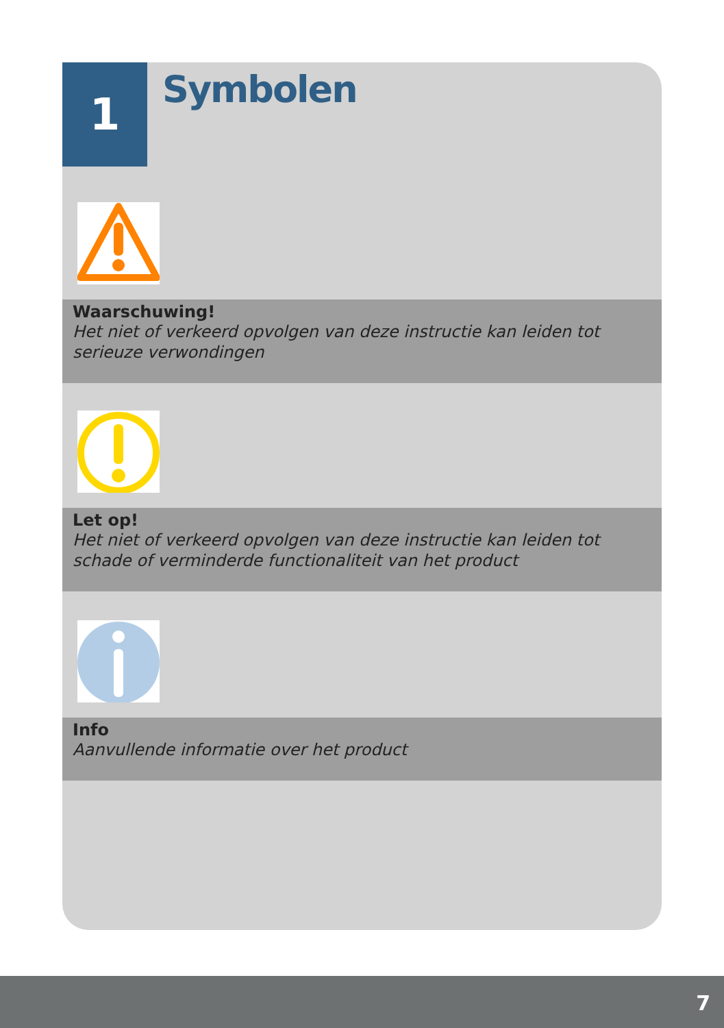1
Symbolen
Waarschuwing!
Het niet of verkeerd opvolgen van deze instructie kan leiden tot serieuze verwondingen
Let op!
Het niet of verkeerd opvolgen van deze instructie kan leiden tot schade of verminderde functionaliteit van het product
Info
Aanvullende informatie over het product
7